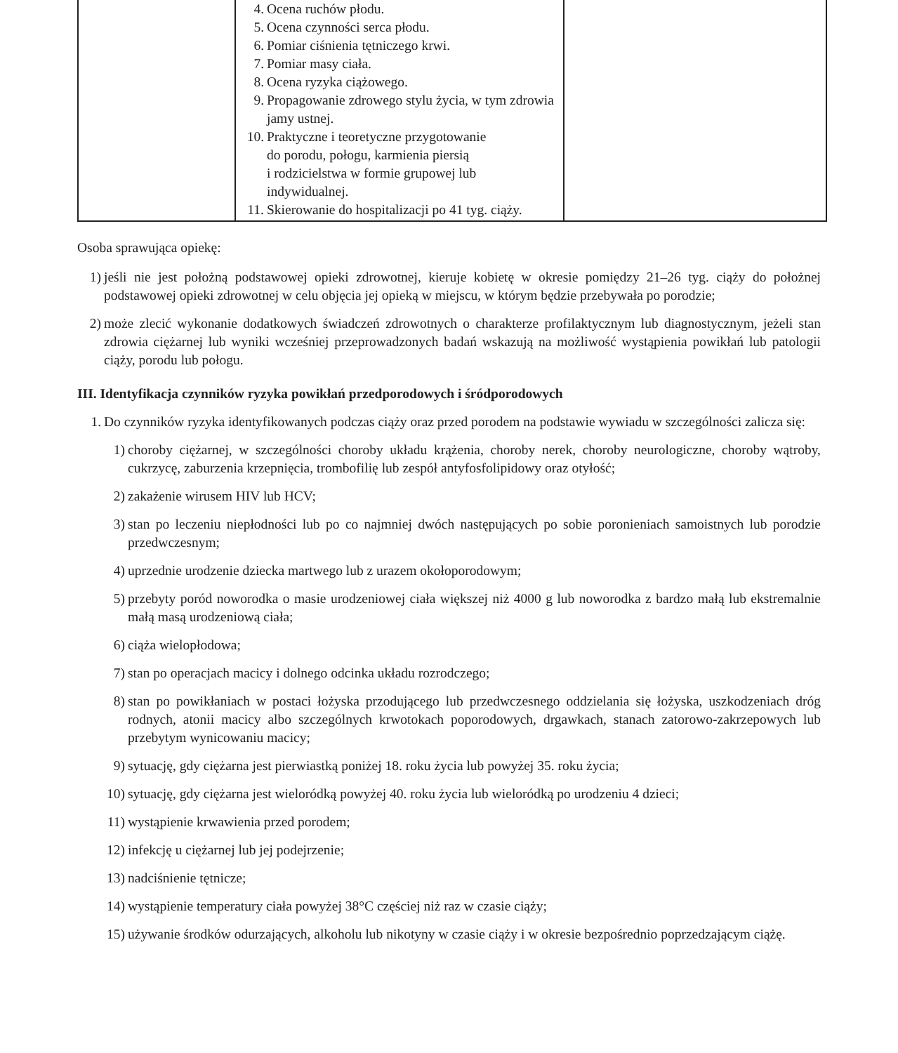| | 4. Ocena ruchów płodu. 5. Ocena czynności serca płodu. 6. Pomiar ciśnienia tętniczego krwi. 7. Pomiar masy ciała. 8. Ocena ryzyka ciążowego. 9. Propagowanie zdrowego stylu życia, w tym zdrowia jamy ustnej. 10. Praktyczne i teoretyczne przygotowanie do porodu, połogu, karmienia piersią i rodzicielstwa w formie grupowej lub indywidualnej. 11. Skierowanie do hospitalizacji po 41 tyg. ciąży. | |
Osoba sprawująca opiekę:
1) jeśli nie jest położną podstawowej opieki zdrowotnej, kieruje kobietę w okresie pomiędzy 21–26 tyg. ciąży do położnej podstawowej opieki zdrowotnej w celu objęcia jej opieką w miejscu, w którym będzie przebywała po porodzie;
2) może zlecić wykonanie dodatkowych świadczeń zdrowotnych o charakterze profilaktycznym lub diagnostycznym, jeżeli stan zdrowia ciężarnej lub wyniki wcześniej przeprowadzonych badań wskazują na możliwość wystąpienia powikłań lub patologii ciąży, porodu lub połogu.
III. Identyfikacja czynników ryzyka powikłań przedporodowych i śródporodowych
1. Do czynników ryzyka identyfikowanych podczas ciąży oraz przed porodem na podstawie wywiadu w szczególności zalicza się:
1) choroby ciężarnej, w szczególności choroby układu krążenia, choroby nerek, choroby neurologiczne, choroby wątroby, cukrzycę, zaburzenia krzepnięcia, trombofilię lub zespół antyfosfolipidowy oraz otyłość;
2) zakażenie wirusem HIV lub HCV;
3) stan po leczeniu niepłodności lub po co najmniej dwóch następujących po sobie poronieniach samoistnych lub porodzie przedwczesnym;
4) uprzednie urodzenie dziecka martwego lub z urazem okołoporodowym;
5) przebyty poród noworodka o masie urodzeniowej ciała większej niż 4000 g lub noworodka z bardzo małą lub ekstremalnie małą masą urodzeniową ciała;
6) ciąża wielopłodowa;
7) stan po operacjach macicy i dolnego odcinka układu rozrodczego;
8) stan po powikłaniach w postaci łożyska przodującego lub przedwczesnego oddzielania się łożyska, uszkodzeniach dróg rodnych, atonii macicy albo szczególnych krwotokach poporodowych, drgawkach, stanach zatorowo-zakrzepowych lub przebytym wynicowaniu macicy;
9) sytuację, gdy ciężarna jest pierwiastką poniżej 18. roku życia lub powyżej 35. roku życia;
10) sytuację, gdy ciężarna jest wieloródką powyżej 40. roku życia lub wieloródką po urodzeniu 4 dzieci;
11) wystąpienie krwawienia przed porodem;
12) infekcję u ciężarnej lub jej podejrzenie;
13) nadciśnienie tętnicze;
14) wystąpienie temperatury ciała powyżej 38°C częściej niż raz w czasie ciąży;
15) używanie środków odurzających, alkoholu lub nikotyny w czasie ciąży i w okresie bezpośrednio poprzedzającym ciążę.